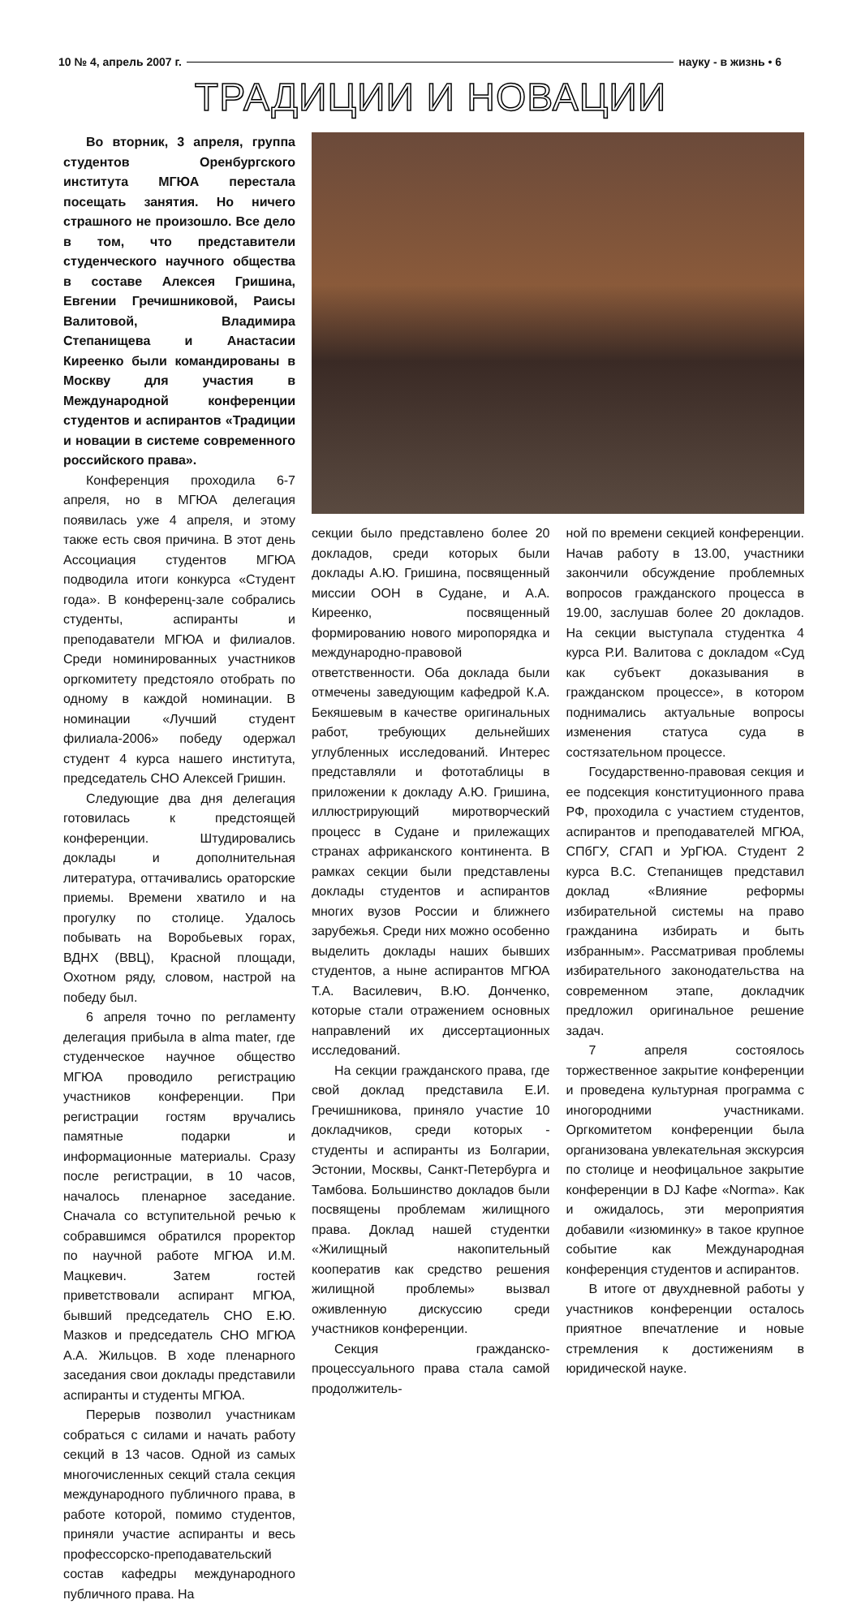10 № 4, апрель 2007 г. науку - в жизнь • 6
ТРАДИЦИИ И НОВАЦИИ
Во вторник, 3 апреля, группа студентов Оренбургского института МГЮА перестала посещать занятия. Но ничего страшного не произошло. Все дело в том, что представители студенческого научного общества в составе Алексея Гришина, Евгении Гречишниковой, Раисы Валитовой, Владимира Степанищева и Анастасии Киреенко были командированы в Москву для участия в Международной конференции студентов и аспирантов «Традиции и новации в системе современного российского права».
Конференция проходила 6-7 апреля, но в МГЮА делегация появилась уже 4 апреля, и этому также есть своя причина. В этот день Ассоциация студентов МГЮА подводила итоги конкурса «Студент года». В конференц-зале собрались студенты, аспиранты и преподаватели МГЮА и филиалов. Среди номинированных участников оргкомитету предстояло отобрать по одному в каждой номинации. В номинации «Лучший студент филиала-2006» победу одержал студент 4 курса нашего института, председатель СНО Алексей Гришин.
Следующие два дня делегация готовилась к предстоящей конференции. Штудировались доклады и дополнительная литература, оттачивались ораторские приемы. Времени хватило и на прогулку по столице. Удалось побывать на Воробьевых горах, ВДНХ (ВВЦ), Красной площади, Охотном ряду, словом, настрой на победу был.
6 апреля точно по регламенту делегация прибыла в alma mater, где студенческое научное общество МГЮА проводило регистрацию участников конференции. При регистрации гостям вручались памятные подарки и информационные материалы. Сразу после регистрации, в 10 часов, началось пленарное заседание. Сначала со вступительной речью к собравшимся обратился проректор по научной работе МГЮА И.М. Мацкевич. Затем гостей приветствовали аспирант МГЮА, бывший председатель СНО Е.Ю. Мазков и председатель СНО МГЮА А.А. Жильцов. В ходе пленарного заседания свои доклады представили аспиранты и студенты МГЮА.
Перерыв позволил участникам собраться с силами и начать работу секций в 13 часов. Одной из самых многочисленных секций стала секция международного публичного права, в работе которой, помимо студентов, приняли участие аспиранты и весь профессорско-преподавательский состав кафедры международного публичного права. На
секции было представлено более 20 докладов, среди которых были доклады А.Ю. Гришина, посвященный миссии ООН в Судане, и А.А. Киреенко, посвященный формированию нового миропорядка и международно-правовой ответственности. Оба доклада были отмечены заведующим кафедрой К.А. Бекяшевым в качестве оригинальных работ, требующих дельнейших углубленных исследований. Интерес представляли и фототаблицы в приложении к докладу А.Ю. Гришина, иллюстрирующий миротворческий процесс в Судане и прилежащих странах африканского континента. В рамках секции были представлены доклады студентов и аспирантов многих вузов России и ближнего зарубежья. Среди них можно особенно выделить доклады наших бывших студентов, а ныне аспирантов МГЮА Т.А. Василевич, В.Ю. Донченко, которые стали отражением основных направлений их диссертационных исследований.
На секции гражданского права, где свой доклад представила Е.И. Гречишникова, приняло участие 10 докладчиков, среди которых - студенты и аспиранты из Болгарии, Эстонии, Москвы, Санкт-Петербурга и Тамбова. Большинство докладов были посвящены проблемам жилищного права. Доклад нашей студентки «Жилищный накопительный кооператив как средство решения жилищной проблемы» вызвал оживленную дискуссию среди участников конференции.
Секция гражданско-процессуального права стала самой продолжитель-
ной по времени секцией конференции. Начав работу в 13.00, участники закончили обсуждение проблемных вопросов гражданского процесса в 19.00, заслушав более 20 докладов. На секции выступала студентка 4 курса Р.И. Валитова с докладом «Суд как субъект доказывания в гражданском процессе», в котором поднимались актуальные вопросы изменения статуса суда в состязательном процессе.
Государственно-правовая секция и ее подсекция конституционного права РФ, проходила с участием студентов, аспирантов и преподавателей МГЮА, СПбГУ, СГАП и УрГЮА. Студент 2 курса В.С. Степанищев представил доклад «Влияние реформы избирательной системы на право гражданина избирать и быть избранным». Рассматривая проблемы избирательного законодательства на современном этапе, докладчик предложил оригинальное решение задач.
7 апреля состоялось торжественное закрытие конференции и проведена культурная программа с иногородними участниками. Оргкомитетом конференции была организована увлекательная экскурсия по столице и неофицальное закрытие конференции в DJ Кафе «Norma». Как и ожидалось, эти мероприятия добавили «изюминку» в такое крупное событие как Международная конференция студентов и аспирантов.
В итоге от двухдневной работы у участников конференции осталось приятное впечатление и новые стремления к достижениям в юридической науке.